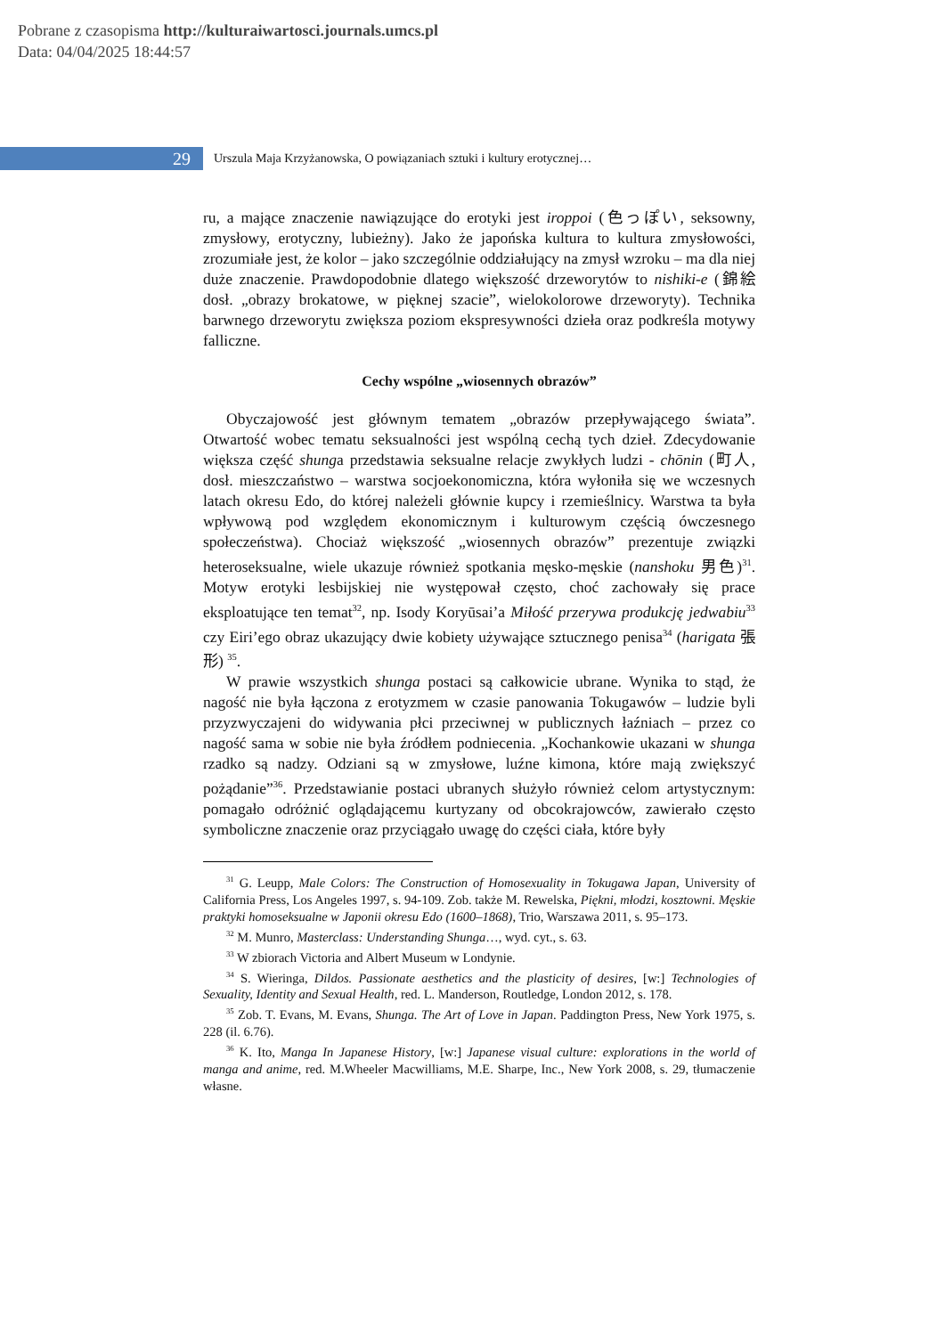Pobrane z czasopisma http://kulturaiwartosci.journals.umcs.pl
Data: 04/04/2025 18:44:57
29
Urszula Maja Krzyżanowska, O powiązaniach sztuki i kultury erotycznej…
ru, a mające znaczenie nawiązujące do erotyki jest iroppoi (色っぽい, seksowny, zmysłowy, erotyczny, lubieżny). Jako że japońska kultura to kultura zmysłowości, zrozumiałe jest, że kolor – jako szczególnie oddziałujący na zmysł wzroku – ma dla niej duże znaczenie. Prawdopodobnie dlatego większość drzeworytów to nishiki-e (錦絵 dosł. „obrazy brokatowe, w pięknej szacie”, wielokolorowe drzeworyty). Technika barwnego drzeworytu zwiększa poziom ekspresywności dzieła oraz podkreśla motywy falliczne.
Cechy wspólne „wiosennych obrazów”
Obyczajowość jest głównym tematem „obrazów przepływającego świata”. Otwartość wobec tematu seksualności jest wspólną cechą tych dzieł. Zdecydowanie większa część shunga przedstawia seksualne relacje zwykłych ludzi - chōnin (町人, dosł. mieszczaństwo – warstwa socjoekonomiczna, która wyłoniła się we wczesnych latach okresu Edo, do której należeli głównie kupcy i rzemieślnicy. Warstwa ta była wpływową pod względem ekonomicznym i kulturowym częścią ówczesnego społeczeństwa). Chociaż większość „wiosennych obrazów” prezentuje związki heteroseksualne, wiele ukazuje również spotkania męsko-męskie (nanshoku 男色)<sup>31</sup>. Motyw erotyki lesbijskiej nie występował często, choć zachowały się prace eksploatujące ten temat<sup>32</sup>, np. Isody Koryūsai’a Miłość przerywa produkcję jedwabiu<sup>33</sup> czy Eiri’ego obraz ukazujący dwie kobiety używające sztucznego penisa<sup>34</sup> (harigata 張形) <sup>35</sup>.
W prawie wszystkich shunga postaci są całkowicie ubrane. Wynika to stąd, że nagość nie była łączona z erotyzmem w czasie panowania Tokugawów – ludzie byli przyzwyczajeni do widywania płci przeciwnej w publicznych łaźniach – przez co nagość sama w sobie nie była źródłem podniecenia. „Kochankowie ukazani w shunga rzadko są nadzy. Odziani są w zmysłowe, luźne kimona, które mają zwiększyć pożądanie”<sup>36</sup>. Przedstawianie postaci ubranych służyło również celom artystycznym: pomagało odróżnić oglądającemu kurtyzany od obcokrajowców, zawierało często symboliczne znaczenie oraz przyciągało uwagę do części ciała, które były
<sup>31</sup> G. Leupp, Male Colors: The Construction of Homosexuality in Tokugawa Japan, University of California Press, Los Angeles 1997, s. 94-109. Zob. także M. Rewelska, Piękni, młodzi, kosztowni. Męskie praktyki homoseksualne w Japonii okresu Edo (1600–1868), Trio, Warszawa 2011, s. 95–173.
<sup>32</sup> M. Munro, Masterclass: Understanding Shunga…, wyd. cyt., s. 63.
<sup>33</sup> W zbiorach Victoria and Albert Museum w Londynie.
<sup>34</sup> S. Wieringa, Dildos. Passionate aesthetics and the plasticity of desires, [w:] Technologies of Sexuality, Identity and Sexual Health, red. L. Manderson, Routledge, London 2012, s. 178.
<sup>35</sup> Zob. T. Evans, M. Evans, Shunga. The Art of Love in Japan. Paddington Press, New York 1975, s. 228 (il. 6.76).
<sup>36</sup> K. Ito, Manga In Japanese History, [w:] Japanese visual culture: explorations in the world of manga and anime, red. M.Wheeler Macwilliams, M.E. Sharpe, Inc., New York 2008, s. 29, tłumaczenie własne.